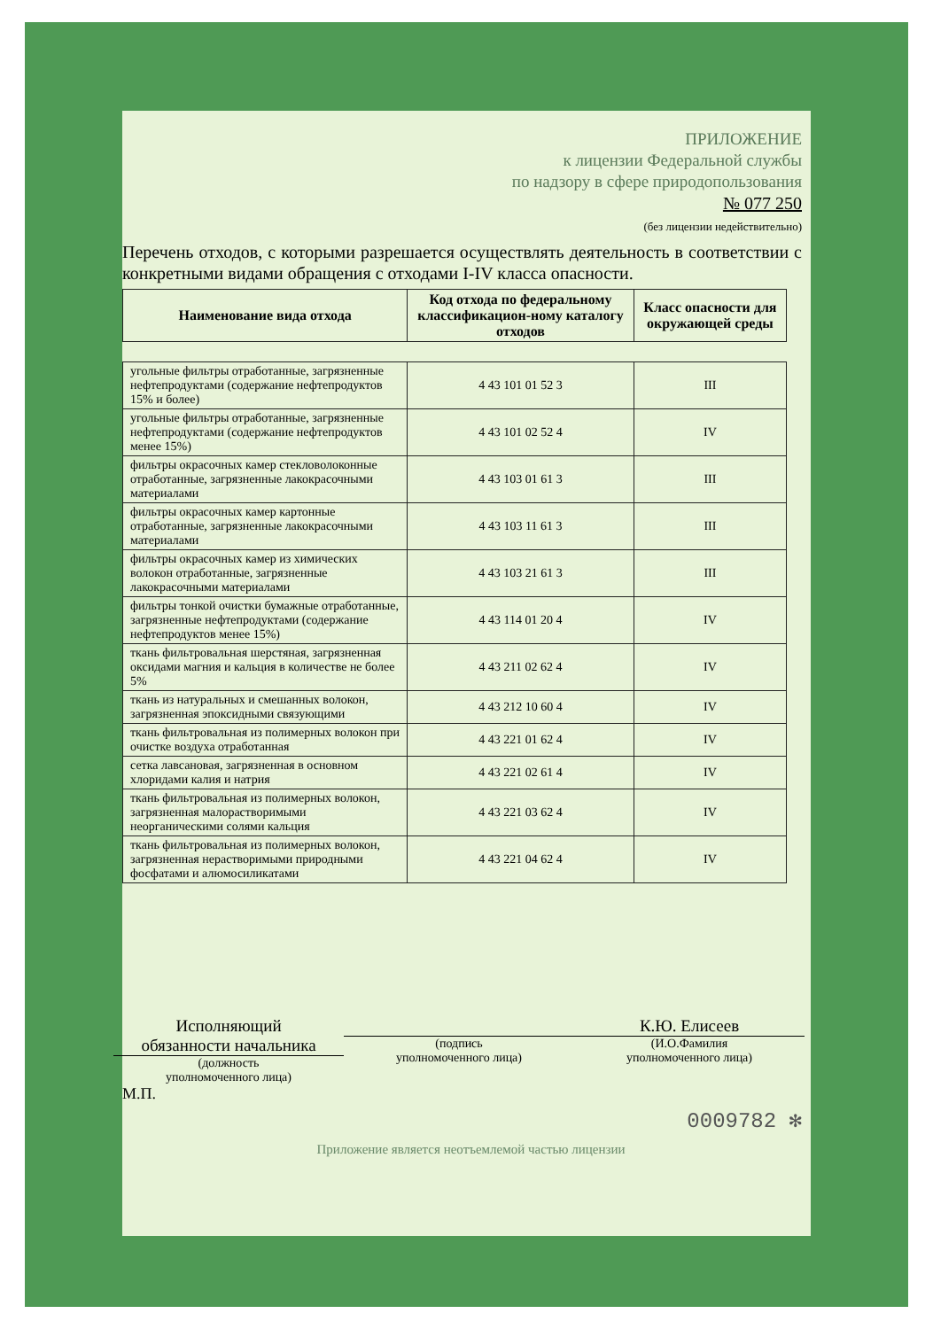ПРИЛОЖЕНИЕ
к лицензии Федеральной службы
по надзору в сфере природопользования
№ 077 250
(без лицензии недействительно)
Перечень отходов, с которыми разрешается осуществлять деятельность в соответствии с конкретными видами обращения с отходами I-IV класса опасности.
| Наименование вида отхода | Код отхода по федеральному классификацион-ному каталогу отходов | Класс опасности для окружающей среды |
| --- | --- | --- |
| угольные фильтры отработанные, загрязненные нефтепродуктами (содержание нефтепродуктов 15% и более) | 4 43 101 01 52 3 | III |
| угольные фильтры отработанные, загрязненные нефтепродуктами (содержание нефтепродуктов менее 15%) | 4 43 101 02 52 4 | IV |
| фильтры окрасочных камер стекловолоконные отработанные, загрязненные лакокрасочными материалами | 4 43 103 01 61 3 | III |
| фильтры окрасочных камер картонные отработанные, загрязненные лакокрасочными материалами | 4 43 103 11 61 3 | III |
| фильтры окрасочных камер из химических волокон отработанные, загрязненные лакокрасочными материалами | 4 43 103 21 61 3 | III |
| фильтры тонкой очистки бумажные отработанные, загрязненные нефтепродуктами (содержание нефтепродуктов менее 15%) | 4 43 114 01 20 4 | IV |
| ткань фильтровальная шерстяная, загрязненная оксидами магния и кальция в количестве не более 5% | 4 43 211 02 62 4 | IV |
| ткань из натуральных и смешанных волокон, загрязненная эпоксидными связующими | 4 43 212 10 60 4 | IV |
| ткань фильтровальная из полимерных волокон при очистке воздуха отработанная | 4 43 221 01 62 4 | IV |
| сетка лавсановая, загрязненная в основном хлоридами калия и натрия | 4 43 221 02 61 4 | IV |
| ткань фильтровальная из полимерных волокон, загрязненная малорастворимыми неорганическими солями кальция | 4 43 221 03 62 4 | IV |
| ткань фильтровальная из полимерных волокон, загрязненная нерастворимыми природными фосфатами и алюмосиликатами | 4 43 221 04 62 4 | IV |
Исполняющий
обязанности начальника
(должность
уполномоченного лица)
(подпись
уполномоченного лица)
К.Ю. Елисеев
(И.О.Фамилия
уполномоченного лица)
М.П.
0009782 ✻
Приложение является неотъемлемой частью лицензии